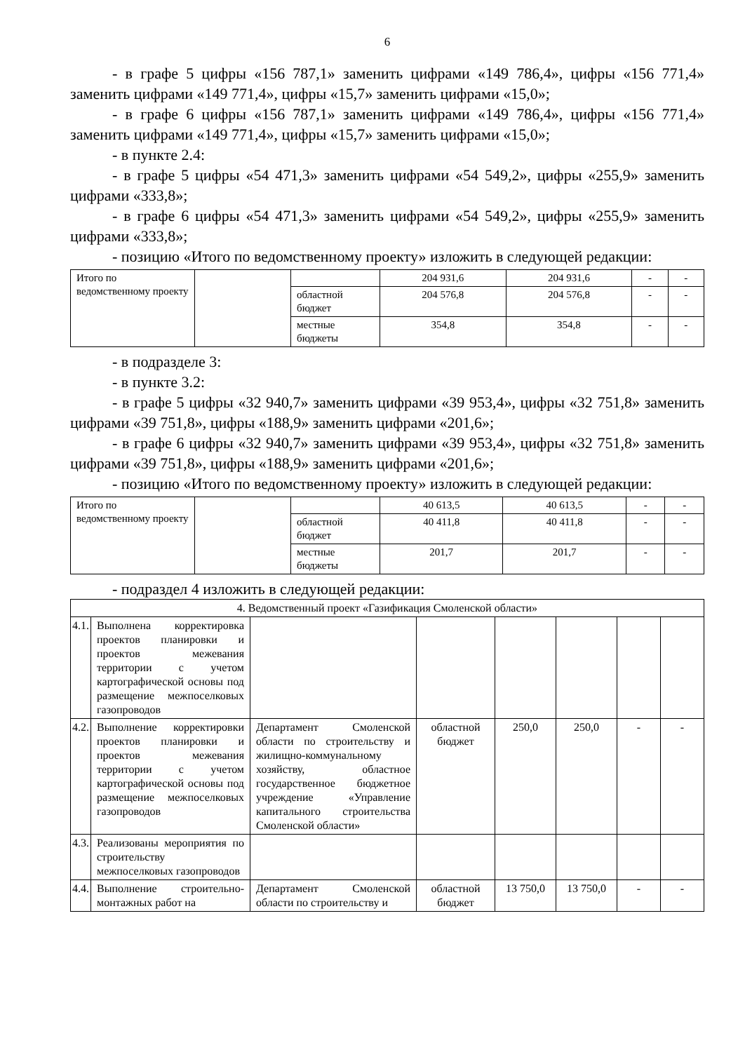6
- в графе 5 цифры «156 787,1» заменить цифрами «149 786,4», цифры «156 771,4» заменить цифрами «149 771,4», цифры «15,7» заменить цифрами «15,0»;
- в графе 6 цифры «156 787,1» заменить цифрами «149 786,4», цифры «156 771,4» заменить цифрами «149 771,4», цифры «15,7» заменить цифрами «15,0»;
- в пункте 2.4:
- в графе 5 цифры «54 471,3» заменить цифрами «54 549,2», цифры «255,9» заменить цифрами «333,8»;
- в графе 6 цифры «54 471,3» заменить цифрами «54 549,2», цифры «255,9» заменить цифрами «333,8»;
- позицию «Итого по ведомственному проекту» изложить в следующей редакции:
| Итого по ведомственному проекту | | | 204 931,6 | 204 931,6 | - | - |
| | | областной бюджет | 204 576,8 | 204 576,8 | - | - |
| | | местные бюджеты | 354,8 | 354,8 | - | - |
- в подразделе 3:
- в пункте 3.2:
- в графе 5 цифры «32 940,7» заменить цифрами «39 953,4», цифры «32 751,8» заменить цифрами «39 751,8», цифры «188,9» заменить цифрами «201,6»;
- в графе 6 цифры «32 940,7» заменить цифрами «39 953,4», цифры «32 751,8» заменить цифрами «39 751,8», цифры «188,9» заменить цифрами «201,6»;
- позицию «Итого по ведомственному проекту» изложить в следующей редакции:
| Итого по ведомственному проекту | | | 40 613,5 | 40 613,5 | - | - |
| | | областной бюджет | 40 411,8 | 40 411,8 | - | - |
| | | местные бюджеты | 201,7 | 201,7 | - | - |
- подраздел 4 изложить в следующей редакции:
| 4. Ведомственный проект «Газификация Смоленской области» | | | | | | | |
| 4.1. | Выполнена корректировка проектов планировки и проектов межевания территории с учетом картографической основы под размещение межпоселковых газопроводов | | | | | | |
| 4.2. | Выполнение корректировки проектов планировки и проектов межевания территории с учетом картографической основы под размещение межпоселковых газопроводов | Департамент Смоленской области по строительству и жилищно-коммунальному хозяйству, областное государственное бюджетное учреждение «Управление капитального строительства Смоленской области» | областной бюджет | 250,0 | 250,0 | - | - |
| 4.3. | Реализованы мероприятия по строительству межпоселковых газопроводов | | | | | | |
| 4.4. | Выполнение строительно-монтажных работ на | Департамент Смоленской области по строительству и | областной бюджет | 13 750,0 | 13 750,0 | - | - |